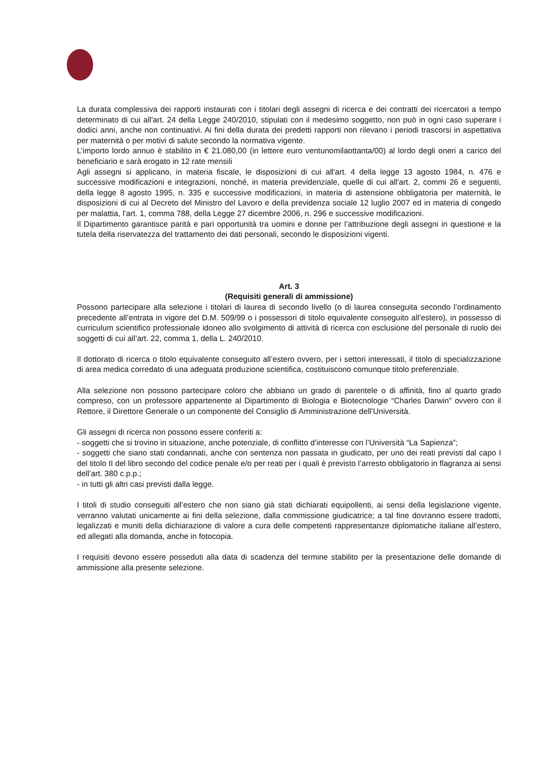La durata complessiva dei rapporti instaurati con i titolari degli assegni di ricerca e dei contratti dei ricercatori a tempo determinato di cui all'art. 24 della Legge 240/2010, stipulati con il medesimo soggetto, non può in ogni caso superare i dodici anni, anche non continuativi. Ai fini della durata dei predetti rapporti non rilevano i periodi trascorsi in aspettativa per maternità o per motivi di salute secondo la normativa vigente.
L’importo lordo annuo è stabilito in € 21.080,00 (in lettere euro ventunomilaottanta/00) al lordo degli oneri a carico del beneficiario e sarà erogato in 12 rate mensili
Agli assegni si applicano, in materia fiscale, le disposizioni di cui all'art. 4 della legge 13 agosto 1984, n. 476 e successive modificazioni e integrazioni, nonché, in materia previdenziale, quelle di cui all'art. 2, commi 26 e seguenti, della legge 8 agosto 1995, n. 335 e successive modificazioni, in materia di astensione obbligatoria per maternità, le disposizioni di cui al Decreto del Ministro del Lavoro e della previdenza sociale 12 luglio 2007 ed in materia di congedo per malattia, l’art. 1, comma 788, della Legge 27 dicembre 2006, n. 296 e successive modificazioni.
Il Dipartimento garantisce parità e pari opportunità tra uomini e donne per l’attribuzione degli assegni in questione e la tutela della riservatezza del trattamento dei dati personali, secondo le disposizioni vigenti.
Art. 3
(Requisiti generali di ammissione)
Possono partecipare alla selezione i titolari di laurea di secondo livello (o di laurea conseguita secondo l’ordinamento precedente all’entrata in vigore del D.M. 509/99 o i possessori di titolo equivalente conseguito all’estero), in possesso di curriculum scientifico professionale idoneo allo svolgimento di attività di ricerca con esclusione del personale di ruolo dei soggetti di cui all’art. 22, comma 1, della L. 240/2010.
Il dottorato di ricerca o titolo equivalente conseguito all’estero ovvero, per i settori interessati, il titolo di specializzazione di area medica corredato di una adeguata produzione scientifica, costituiscono comunque titolo preferenziale.
Alla selezione non possono partecipare coloro che abbiano un grado di parentele o di affinità, fino al quarto grado compreso, con un professore appartenente al Dipartimento di Biologia e Biotecnologie “Charles Darwin” ovvero con il Rettore, il Direttore Generale o un componente del Consiglio di Amministrazione dell’Università.
Gli assegni di ricerca non possono essere conferiti a:
- soggetti che si trovino in situazione, anche potenziale, di conflitto d’interesse con l’Università “La Sapienza”;
- soggetti che siano stati condannati, anche con sentenza non passata in giudicato, per uno dei reati previsti dal capo I del titolo II del libro secondo del codice penale e/o per reati per i quali è previsto l’arresto obbligatorio in flagranza ai sensi dell’art. 380 c.p.p.;
- in tutti gli altri casi previsti dalla legge.
I titoli di studio conseguiti all’estero che non siano già stati dichiarati equipollenti, ai sensi della legislazione vigente, verranno valutati unicamente ai fini della selezione, dalla commissione giudicatrice; a tal fine dovranno essere tradotti, legalizzati e muniti della dichiarazione di valore a cura delle competenti rappresentanze diplomatiche italiane all’estero, ed allegati alla domanda, anche in fotocopia.
I requisiti devono essere posseduti alla data di scadenza del termine stabilito per la presentazione delle domande di ammissione alla presente selezione.